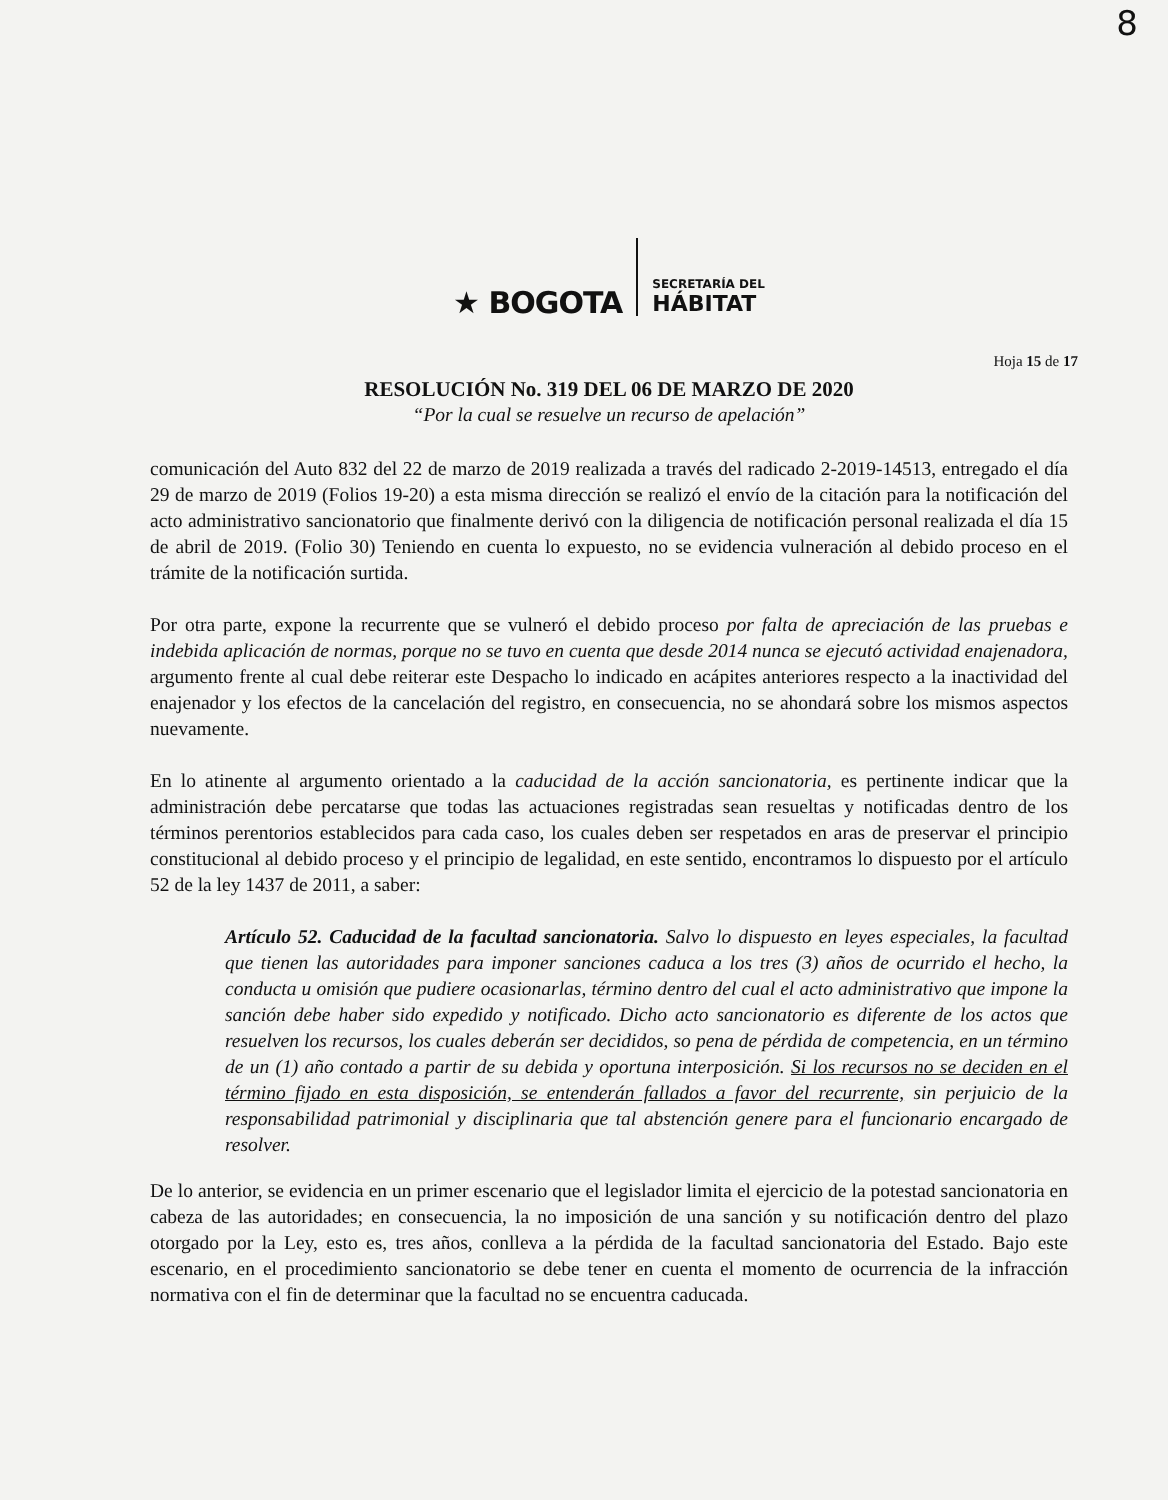8
★ BOGOTA
SECRETARÍA DEL
HÁBITAT
Hoja 15 de 17
RESOLUCIÓN No. 319 DEL 06 DE MARZO DE 2020
“Por la cual se resuelve un recurso de apelación”
comunicación del Auto 832 del 22 de marzo de 2019 realizada a través del radicado 2-2019-14513, entregado el día 29 de marzo de 2019 (Folios 19-20) a esta misma dirección se realizó el envío de la citación para la notificación del acto administrativo sancionatorio que finalmente derivó con la diligencia de notificación personal realizada el día 15 de abril de 2019. (Folio 30) Teniendo en cuenta lo expuesto, no se evidencia vulneración al debido proceso en el trámite de la notificación surtida.
Por otra parte, expone la recurrente que se vulneró el debido proceso por falta de apreciación de las pruebas e indebida aplicación de normas, porque no se tuvo en cuenta que desde 2014 nunca se ejecutó actividad enajenadora, argumento frente al cual debe reiterar este Despacho lo indicado en acápites anteriores respecto a la inactividad del enajenador y los efectos de la cancelación del registro, en consecuencia, no se ahondará sobre los mismos aspectos nuevamente.
En lo atinente al argumento orientado a la caducidad de la acción sancionatoria, es pertinente indicar que la administración debe percatarse que todas las actuaciones registradas sean resueltas y notificadas dentro de los términos perentorios establecidos para cada caso, los cuales deben ser respetados en aras de preservar el principio constitucional al debido proceso y el principio de legalidad, en este sentido, encontramos lo dispuesto por el artículo 52 de la ley 1437 de 2011, a saber:
Artículo 52. Caducidad de la facultad sancionatoria. Salvo lo dispuesto en leyes especiales, la facultad que tienen las autoridades para imponer sanciones caduca a los tres (3) años de ocurrido el hecho, la conducta u omisión que pudiere ocasionarlas, término dentro del cual el acto administrativo que impone la sanción debe haber sido expedido y notificado. Dicho acto sancionatorio es diferente de los actos que resuelven los recursos, los cuales deberán ser decididos, so pena de pérdida de competencia, en un término de un (1) año contado a partir de su debida y oportuna interposición. Si los recursos no se deciden en el término fijado en esta disposición, se entenderán fallados a favor del recurrente, sin perjuicio de la responsabilidad patrimonial y disciplinaria que tal abstención genere para el funcionario encargado de resolver.
De lo anterior, se evidencia en un primer escenario que el legislador limita el ejercicio de la potestad sancionatoria en cabeza de las autoridades; en consecuencia, la no imposición de una sanción y su notificación dentro del plazo otorgado por la Ley, esto es, tres años, conlleva a la pérdida de la facultad sancionatoria del Estado. Bajo este escenario, en el procedimiento sancionatorio se debe tener en cuenta el momento de ocurrencia de la infracción normativa con el fin de determinar que la facultad no se encuentra caducada.